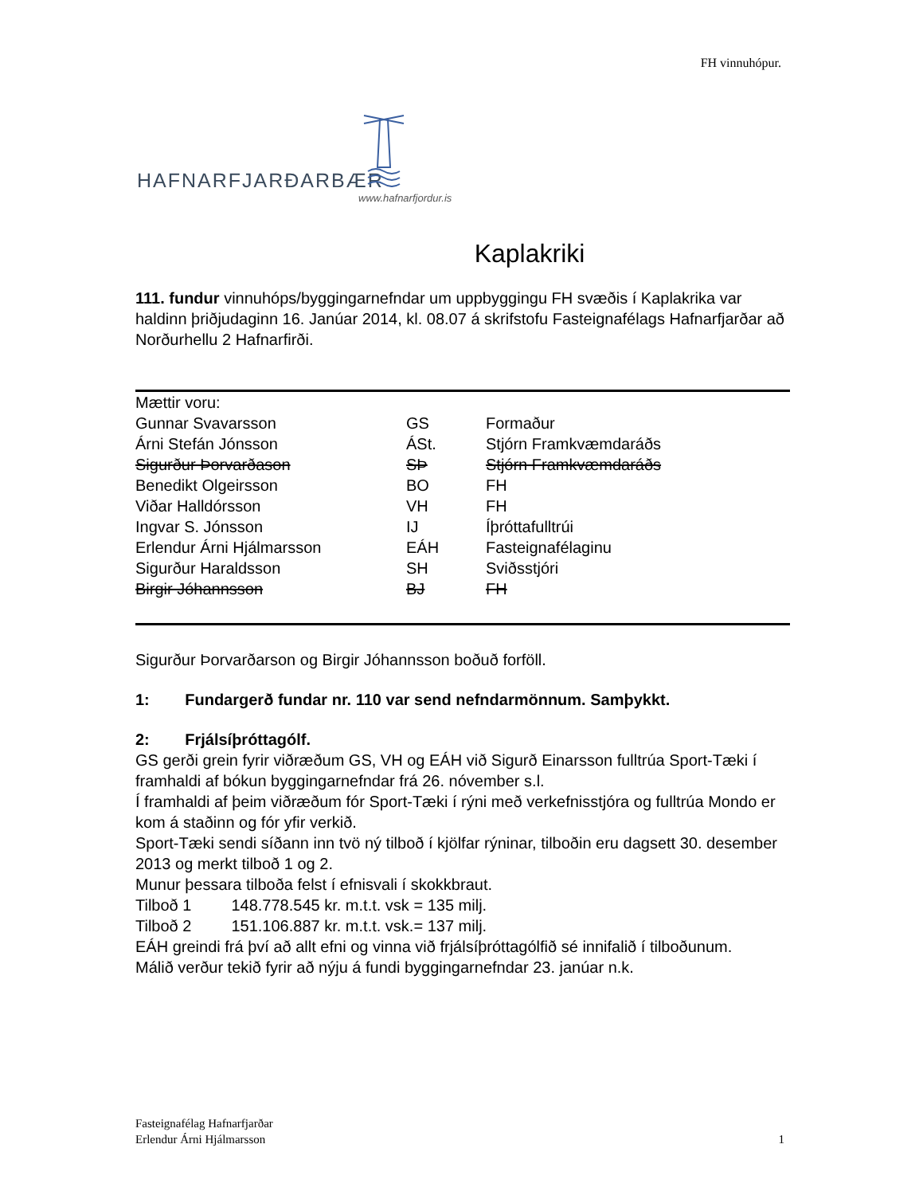FH vinnuhópur.
HAFNARFJARÐARBÆR
www.hafnarfjordur.is
Kaplakriki
111. fundur vinnuhóps/byggingarnefndar um uppbyggingu FH svæðis í Kaplakrika var haldinn þriðjudaginn 16. Janúar 2014, kl. 08.07 á skrifstofu Fasteignafélags Hafnarfjarðar að Norðurhellu 2 Hafnarfirði.
| Mættir voru: | | |
| Gunnar Svavarsson | GS | Formaður |
| Árni Stefán Jónsson | ÁSt. | Stjórn Framkvæmdaráðs |
| Sigurður Þorvarðason | SÞ | Stjórn Framkvæmdaráðs |
| Benedikt Olgeirsson | BO | FH |
| Viðar Halldórsson | VH | FH |
| Ingvar S. Jónsson | IJ | Íþróttafulltrúi |
| Erlendur Árni Hjálmarsson | EÁH | Fasteignafélaginu |
| Sigurður Haraldsson | SH | Sviðsstjóri |
| Birgir Jóhannsson | BJ | FH |
Sigurður Þorvarðarson og Birgir Jóhannsson boðuð forföll.
1: Fundargerð fundar nr. 110 var send nefndarmönnum. Samþykkt.
2: Frjálsíþróttagólf.
GS gerði grein fyrir viðræðum GS, VH og EÁH við Sigurð Einarsson fulltrúa Sport-Tæki í framhaldi af bókun byggingarnefndar frá 26. nóvember s.l.
Í framhaldi af þeim viðræðum fór Sport-Tæki í rýni með verkefnisstjóra og fulltrúa Mondo er kom á staðinn og fór yfir verkið.
Sport-Tæki sendi síðann inn tvö ný tilboð í kjölfar rýninar, tilboðin eru dagsett 30. desember 2013 og merkt tilboð 1 og 2.
Munur þessara tilboða felst í efnisvali í skokkbraut.
Tilboð 1 148.778.545 kr. m.t.t. vsk = 135 milj.
Tilboð 2 151.106.887 kr. m.t.t. vsk.= 137 milj.
EÁH greindi frá því að allt efni og vinna við frjálsíþróttagólfið sé innifalið í tilboðunum.
Málið verður tekið fyrir að nýju á fundi byggingarnefndar 23. janúar n.k.
Fasteignafélag Hafnarfjarðar
Erlendur Árni Hjálmarsson 1